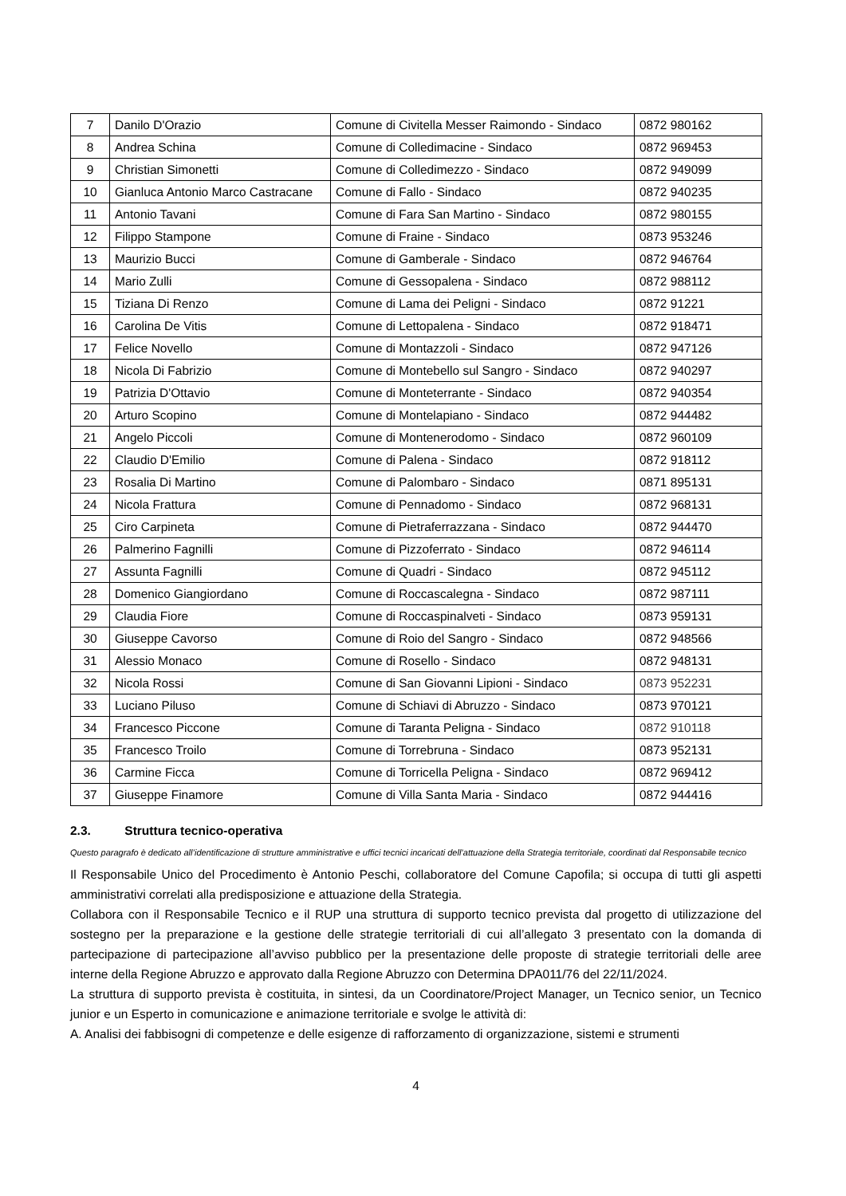| 7 | Danilo D'Orazio | Comune di Civitella Messer Raimondo - Sindaco | 0872 980162 |
| 8 | Andrea Schina | Comune di Colledimacine - Sindaco | 0872 969453 |
| 9 | Christian Simonetti | Comune di Colledimezzo - Sindaco | 0872 949099 |
| 10 | Gianluca Antonio Marco Castracane | Comune di Fallo - Sindaco | 0872 940235 |
| 11 | Antonio Tavani | Comune di Fara San Martino - Sindaco | 0872 980155 |
| 12 | Filippo Stampone | Comune di Fraine - Sindaco | 0873 953246 |
| 13 | Maurizio Bucci | Comune di Gamberale - Sindaco | 0872 946764 |
| 14 | Mario Zulli | Comune di Gessopalena - Sindaco | 0872 988112 |
| 15 | Tiziana Di Renzo | Comune di Lama dei Peligni - Sindaco | 0872 91221 |
| 16 | Carolina De Vitis | Comune di Lettopalena - Sindaco | 0872 918471 |
| 17 | Felice Novello | Comune di Montazzoli - Sindaco | 0872 947126 |
| 18 | Nicola Di Fabrizio | Comune di Montebello sul Sangro - Sindaco | 0872 940297 |
| 19 | Patrizia D'Ottavio | Comune di Monteterrante - Sindaco | 0872 940354 |
| 20 | Arturo Scopino | Comune di Montelapiano - Sindaco | 0872 944482 |
| 21 | Angelo Piccoli | Comune di Montenerodomo - Sindaco | 0872 960109 |
| 22 | Claudio D'Emilio | Comune di Palena - Sindaco | 0872 918112 |
| 23 | Rosalia Di Martino | Comune di Palombaro - Sindaco | 0871 895131 |
| 24 | Nicola Frattura | Comune di Pennadomo - Sindaco | 0872 968131 |
| 25 | Ciro Carpineta | Comune di Pietraferrazzana - Sindaco | 0872 944470 |
| 26 | Palmerino Fagnilli | Comune di Pizzoferrato - Sindaco | 0872 946114 |
| 27 | Assunta Fagnilli | Comune di Quadri - Sindaco | 0872 945112 |
| 28 | Domenico Giangiordano | Comune di Roccascalegna - Sindaco | 0872 987111 |
| 29 | Claudia Fiore | Comune di Roccaspinalveti - Sindaco | 0873 959131 |
| 30 | Giuseppe Cavorso | Comune di Roio del Sangro - Sindaco | 0872 948566 |
| 31 | Alessio Monaco | Comune di Rosello - Sindaco | 0872 948131 |
| 32 | Nicola Rossi | Comune di San Giovanni Lipioni - Sindaco | 0873 952231 |
| 33 | Luciano Piluso | Comune di Schiavi di Abruzzo - Sindaco | 0873 970121 |
| 34 | Francesco Piccone | Comune di Taranta Peligna - Sindaco | 0872 910118 |
| 35 | Francesco Troilo | Comune di Torrebruna - Sindaco | 0873 952131 |
| 36 | Carmine Ficca | Comune di Torricella Peligna - Sindaco | 0872 969412 |
| 37 | Giuseppe Finamore | Comune di Villa Santa Maria - Sindaco | 0872 944416 |
2.3. Struttura tecnico-operativa
Questo paragrafo è dedicato all’identificazione di strutture amministrative e uffici tecnici incaricati dell’attuazione della Strategia territoriale, coordinati dal Responsabile tecnico
Il Responsabile Unico del Procedimento è Antonio Peschi, collaboratore del Comune Capofila; si occupa di tutti gli aspetti amministrativi correlati alla predisposizione e attuazione della Strategia.
Collabora con il Responsabile Tecnico e il RUP una struttura di supporto tecnico prevista dal progetto di utilizzazione del sostegno per la preparazione e la gestione delle strategie territoriali di cui all’allegato 3 presentato con la domanda di partecipazione di partecipazione all’avviso pubblico per la presentazione delle proposte di strategie territoriali delle aree interne della Regione Abruzzo e approvato dalla Regione Abruzzo con Determina DPA011/76 del 22/11/2024.
La struttura di supporto prevista è costituita, in sintesi, da un Coordinatore/Project Manager, un Tecnico senior, un Tecnico junior e un Esperto in comunicazione e animazione territoriale e svolge le attività di:
A. Analisi dei fabbisogni di competenze e delle esigenze di rafforzamento di organizzazione, sistemi e strumenti
4